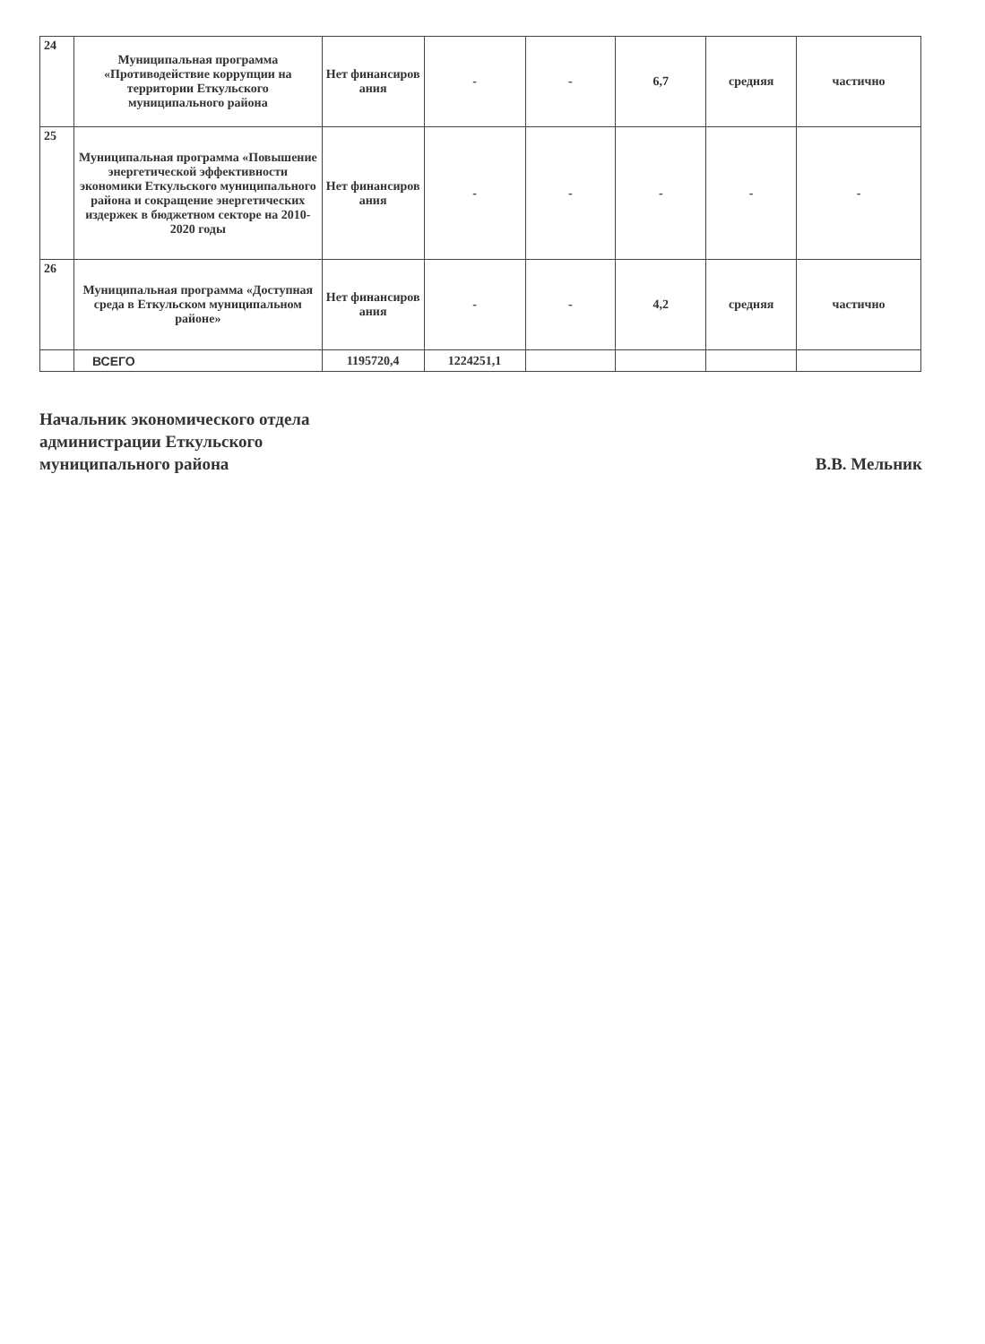| 24 | Муниципальная программа «Противодействие коррупции на территории Еткульского муниципального района | Нет финансиров ания | - | - | 6,7 | средняя | частично |
| 25 | Муниципальная программа «Повышение энергетической эффективности экономики Еткульского муниципального района и сокращение энергетических издержек в бюджетном секторе на 2010-2020 годы | Нет финансиров ания | - | - | - | - | - |
| 26 | Муниципальная программа «Доступная среда в Еткульском муниципальном районе» | Нет финансиров ания | - | - | 4,2 | средняя | частично |
| | ВСЕГО | 1195720,4 | 1224251,1 | | | | |
Начальник экономического отдела
администрации Еткульского
муниципального района
В.В. Мельник